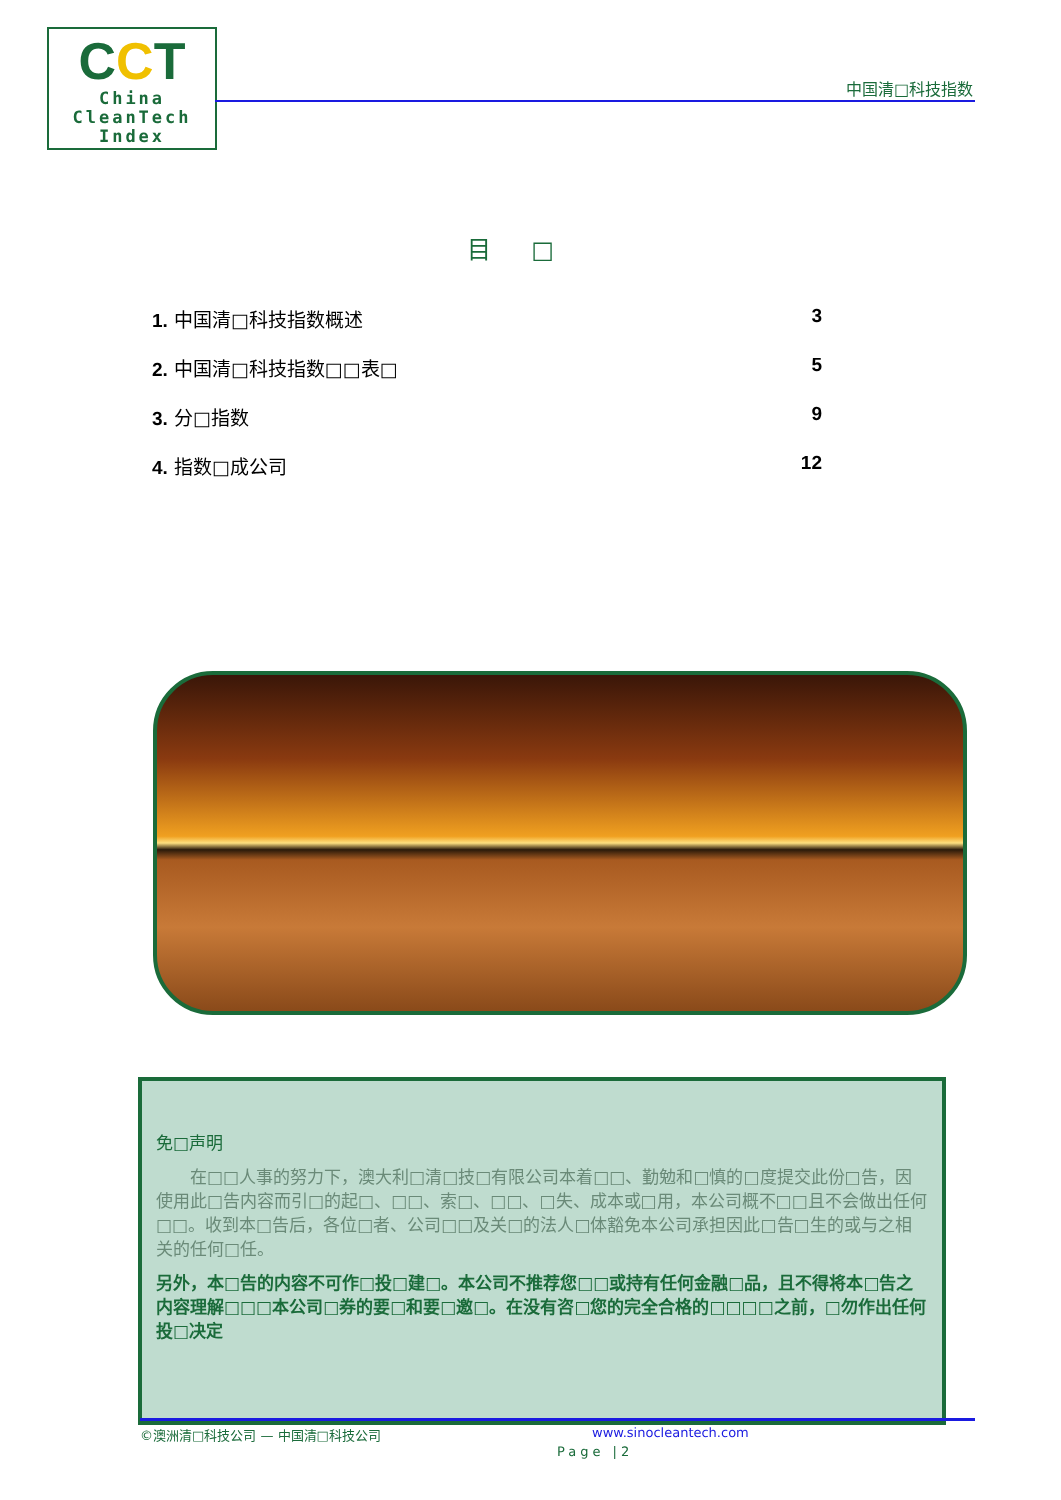CCT
China
CleanTech
Index
中国清□科技指数
目□
1. 中国清□科技指数概述 3
2. 中国清□科技指数□□表□ 5
3. 分□指数 9
4. 指数□成公司 12
免□声明
在□□人事的努力下，澳大利□清□技□有限公司本着□□、勤勉和□慎的□度提交此份□告，因使用此□告内容而引□的起□、□□、索□、□□、□失、成本或□用，本公司概不□□且不会做出任何□□。收到本□告后，各位□者、公司□□及关□的法人□体豁免本公司承担因此□告□生的或与之相关的任何□任。
另外，本□告的内容不可作□投□建□。本公司不推荐您□□或持有任何金融□品，且不得将本□告之内容理解□□□本公司□券的要□和要□邀□。在没有咨□您的完全合格的□□□□之前，□勿作出任何投□决定
©澳洲清□科技公司 — 中国清□科技公司 www.sinocleantech.com
Page |2